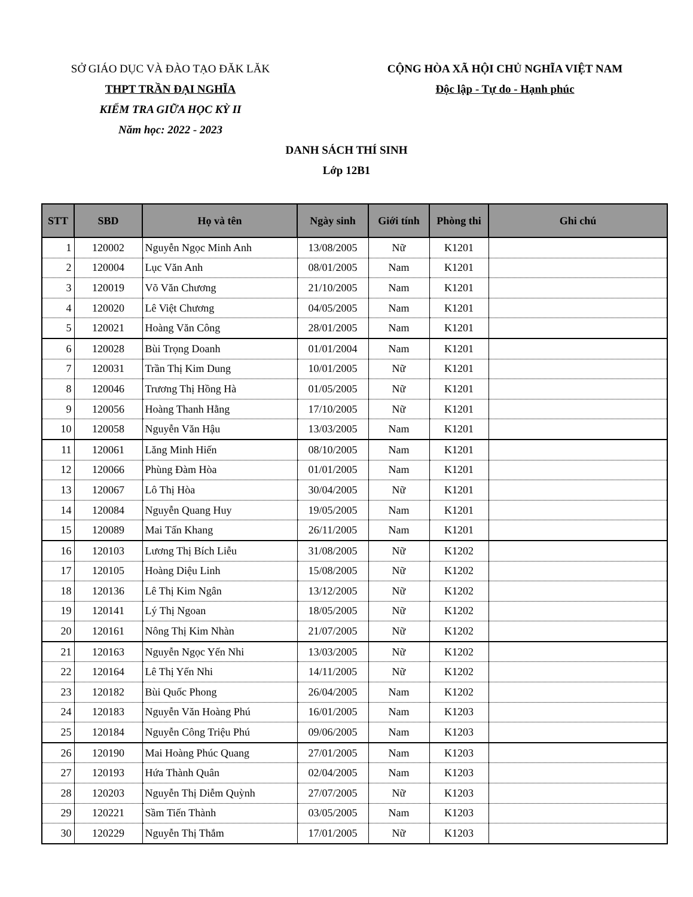SỞ GIÁO DỤC VÀ ĐÀO TẠO ĐĂK LĂK
THPT TRẦN ĐẠI NGHĨA
KIỂM TRA GIỮA HỌC KỲ II
Năm học: 2022 - 2023
CỘNG HÒA XÃ HỘI CHỦ NGHĨA VIỆT NAM
Độc lập - Tự do - Hạnh phúc
DANH SÁCH THÍ SINH
Lớp 12B1
| STT | SBD | Họ và tên | Ngày sinh | Giới tính | Phòng thi | Ghi chú |
| --- | --- | --- | --- | --- | --- | --- |
| 1 | 120002 | Nguyễn Ngọc Minh Anh | 13/08/2005 | Nữ | K1201 | |
| 2 | 120004 | Lục Văn Anh | 08/01/2005 | Nam | K1201 | |
| 3 | 120019 | Võ Văn Chương | 21/10/2005 | Nam | K1201 | |
| 4 | 120020 | Lê Việt Chương | 04/05/2005 | Nam | K1201 | |
| 5 | 120021 | Hoàng Văn Công | 28/01/2005 | Nam | K1201 | |
| 6 | 120028 | Bùi Trọng Doanh | 01/01/2004 | Nam | K1201 | |
| 7 | 120031 | Trần Thị Kim Dung | 10/01/2005 | Nữ | K1201 | |
| 8 | 120046 | Trương Thị Hồng Hà | 01/05/2005 | Nữ | K1201 | |
| 9 | 120056 | Hoàng Thanh Hằng | 17/10/2005 | Nữ | K1201 | |
| 10 | 120058 | Nguyễn Văn Hậu | 13/03/2005 | Nam | K1201 | |
| 11 | 120061 | Lăng Minh Hiến | 08/10/2005 | Nam | K1201 | |
| 12 | 120066 | Phùng Đàm Hòa | 01/01/2005 | Nam | K1201 | |
| 13 | 120067 | Lô Thị Hòa | 30/04/2005 | Nữ | K1201 | |
| 14 | 120084 | Nguyễn Quang Huy | 19/05/2005 | Nam | K1201 | |
| 15 | 120089 | Mai Tấn Khang | 26/11/2005 | Nam | K1201 | |
| 16 | 120103 | Lương Thị Bích Liễu | 31/08/2005 | Nữ | K1202 | |
| 17 | 120105 | Hoàng Diệu Linh | 15/08/2005 | Nữ | K1202 | |
| 18 | 120136 | Lê Thị Kim Ngân | 13/12/2005 | Nữ | K1202 | |
| 19 | 120141 | Lý Thị Ngoan | 18/05/2005 | Nữ | K1202 | |
| 20 | 120161 | Nông Thị Kim Nhàn | 21/07/2005 | Nữ | K1202 | |
| 21 | 120163 | Nguyễn Ngọc Yến Nhi | 13/03/2005 | Nữ | K1202 | |
| 22 | 120164 | Lê Thị Yến Nhi | 14/11/2005 | Nữ | K1202 | |
| 23 | 120182 | Bùi Quốc Phong | 26/04/2005 | Nam | K1202 | |
| 24 | 120183 | Nguyễn Văn Hoàng Phú | 16/01/2005 | Nam | K1203 | |
| 25 | 120184 | Nguyễn Công Triệu Phú | 09/06/2005 | Nam | K1203 | |
| 26 | 120190 | Mai Hoàng Phúc Quang | 27/01/2005 | Nam | K1203 | |
| 27 | 120193 | Hứa Thành Quân | 02/04/2005 | Nam | K1203 | |
| 28 | 120203 | Nguyễn Thị Diễm Quỳnh | 27/07/2005 | Nữ | K1203 | |
| 29 | 120221 | Sầm Tiến Thành | 03/05/2005 | Nam | K1203 | |
| 30 | 120229 | Nguyễn Thị Thắm | 17/01/2005 | Nữ | K1203 | |